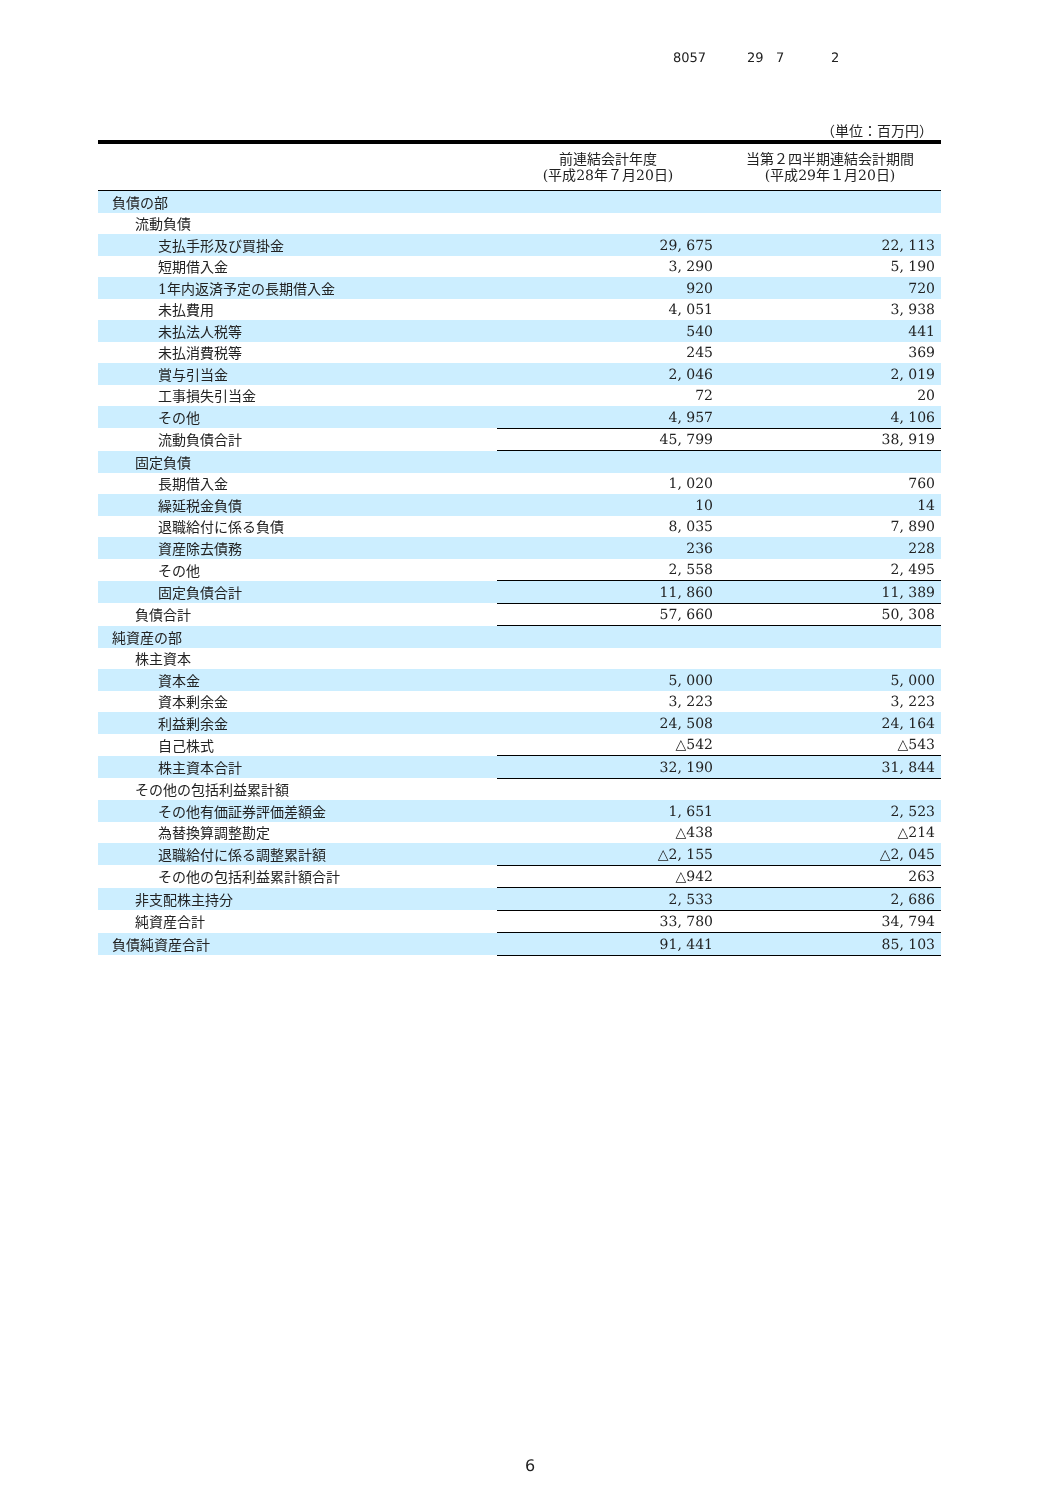8057 29 7 2
（単位：百万円）
| | 前連結会計年度 (平成28年７月20日) | 当第２四半期連結会計期間 (平成29年１月20日) |
| --- | --- | --- |
| 負債の部 | | |
| 流動負債 | | |
| 支払手形及び買掛金 | 29, 675 | 22, 113 |
| 短期借入金 | 3, 290 | 5, 190 |
| 1年内返済予定の長期借入金 | 920 | 720 |
| 未払費用 | 4, 051 | 3, 938 |
| 未払法人税等 | 540 | 441 |
| 未払消費税等 | 245 | 369 |
| 賞与引当金 | 2, 046 | 2, 019 |
| 工事損失引当金 | 72 | 20 |
| その他 | 4, 957 | 4, 106 |
| 流動負債合計 | 45, 799 | 38, 919 |
| 固定負債 | | |
| 長期借入金 | 1, 020 | 760 |
| 繰延税金負債 | 10 | 14 |
| 退職給付に係る負債 | 8, 035 | 7, 890 |
| 資産除去債務 | 236 | 228 |
| その他 | 2, 558 | 2, 495 |
| 固定負債合計 | 11, 860 | 11, 389 |
| 負債合計 | 57, 660 | 50, 308 |
| 純資産の部 | | |
| 株主資本 | | |
| 資本金 | 5, 000 | 5, 000 |
| 資本剰余金 | 3, 223 | 3, 223 |
| 利益剰余金 | 24, 508 | 24, 164 |
| 自己株式 | △542 | △543 |
| 株主資本合計 | 32, 190 | 31, 844 |
| その他の包括利益累計額 | | |
| その他有価証券評価差額金 | 1, 651 | 2, 523 |
| 為替換算調整勘定 | △438 | △214 |
| 退職給付に係る調整累計額 | △2, 155 | △2, 045 |
| その他の包括利益累計額合計 | △942 | 263 |
| 非支配株主持分 | 2, 533 | 2, 686 |
| 純資産合計 | 33, 780 | 34, 794 |
| 負債純資産合計 | 91, 441 | 85, 103 |
6